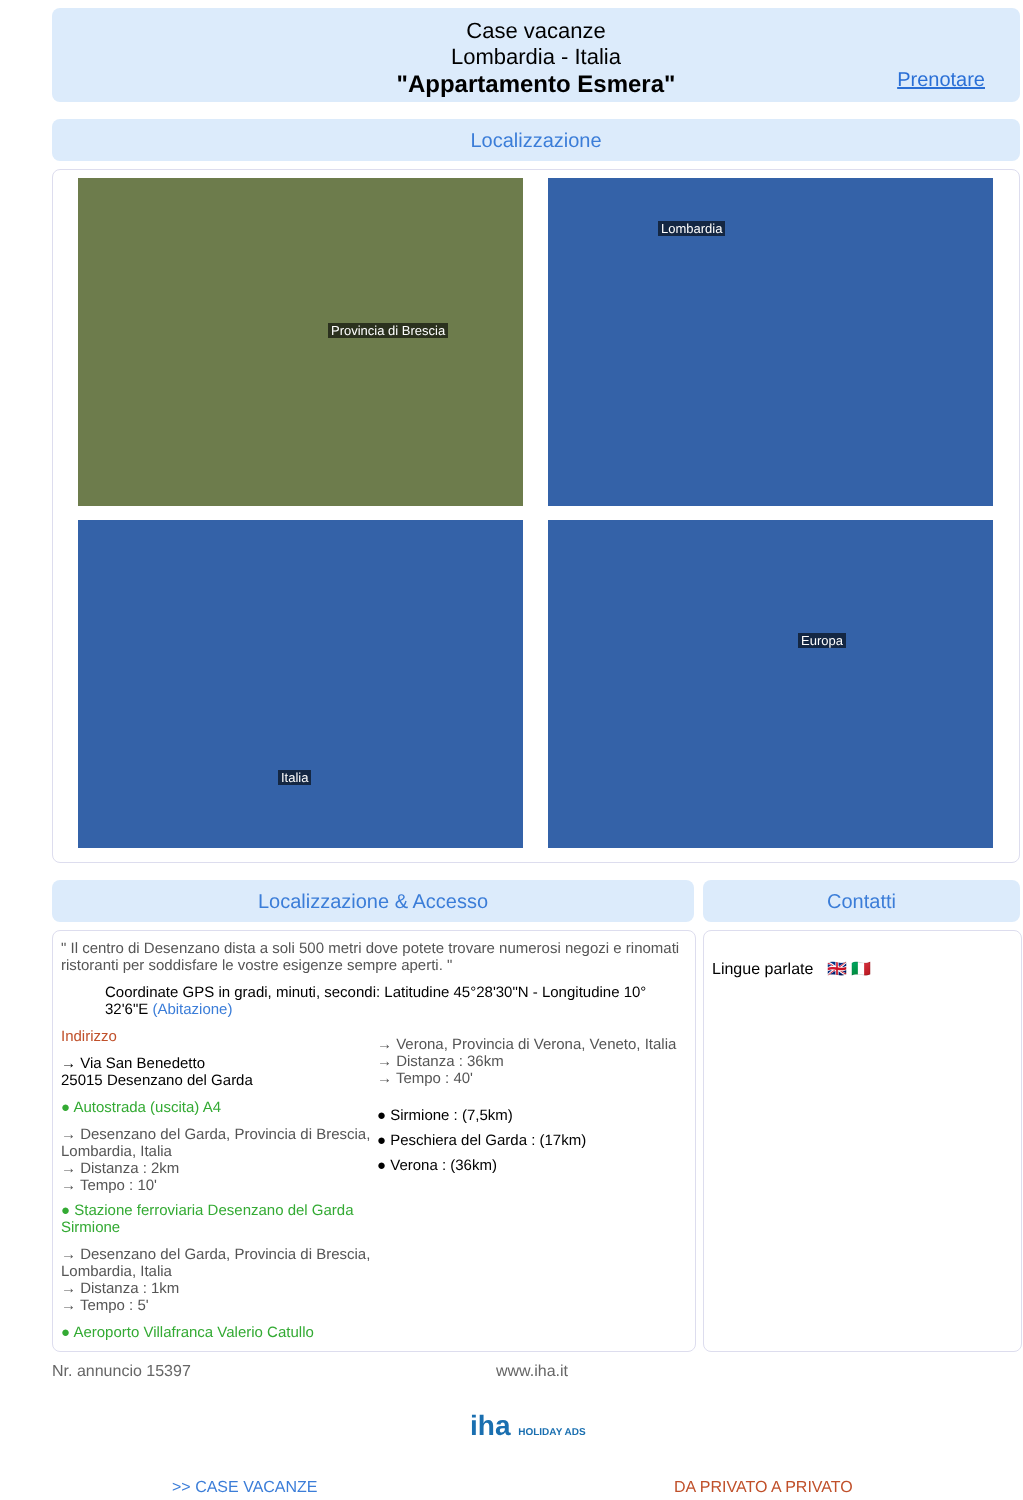Case vacanze
Lombardia - Italia
"Appartamento Esmera"
Prenotare
Localizzazione
Provincia di Brescia Lombardia
Italia Europa
Localizzazione & Accesso Contatti
" Il centro di Desenzano dista a soli 500 metri dove potete trovare numerosi negozi e rinomati ristoranti per soddisfare le vostre esigenze sempre aperti. "
Coordinate GPS in gradi, minuti, secondi: Latitudine 45°28'30"N - Longitudine 10° 32'6"E (Abitazione)
Indirizzo
→ Via San Benedetto
25015 Desenzano del Garda
● Autostrada (uscita) A4
→ Desenzano del Garda, Provincia di Brescia, Lombardia, Italia
→ Distanza : 2km
→ Tempo : 10'
● Stazione ferroviaria Desenzano del Garda Sirmione
→ Desenzano del Garda, Provincia di Brescia, Lombardia, Italia
→ Distanza : 1km
→ Tempo : 5'
● Aeroporto Villafranca Valerio Catullo
→ Verona, Provincia di Verona, Veneto, Italia
→ Distanza : 36km
→ Tempo : 40'
● Sirmione : (7,5km)
● Peschiera del Garda : (17km)
● Verona : (36km)
Lingue parlate 🇬🇧 🇮🇹
Nr. annuncio 15397 www.iha.it
iha HOLIDAY ADS
>> CASE VACANZE DA PRIVATO A PRIVATO